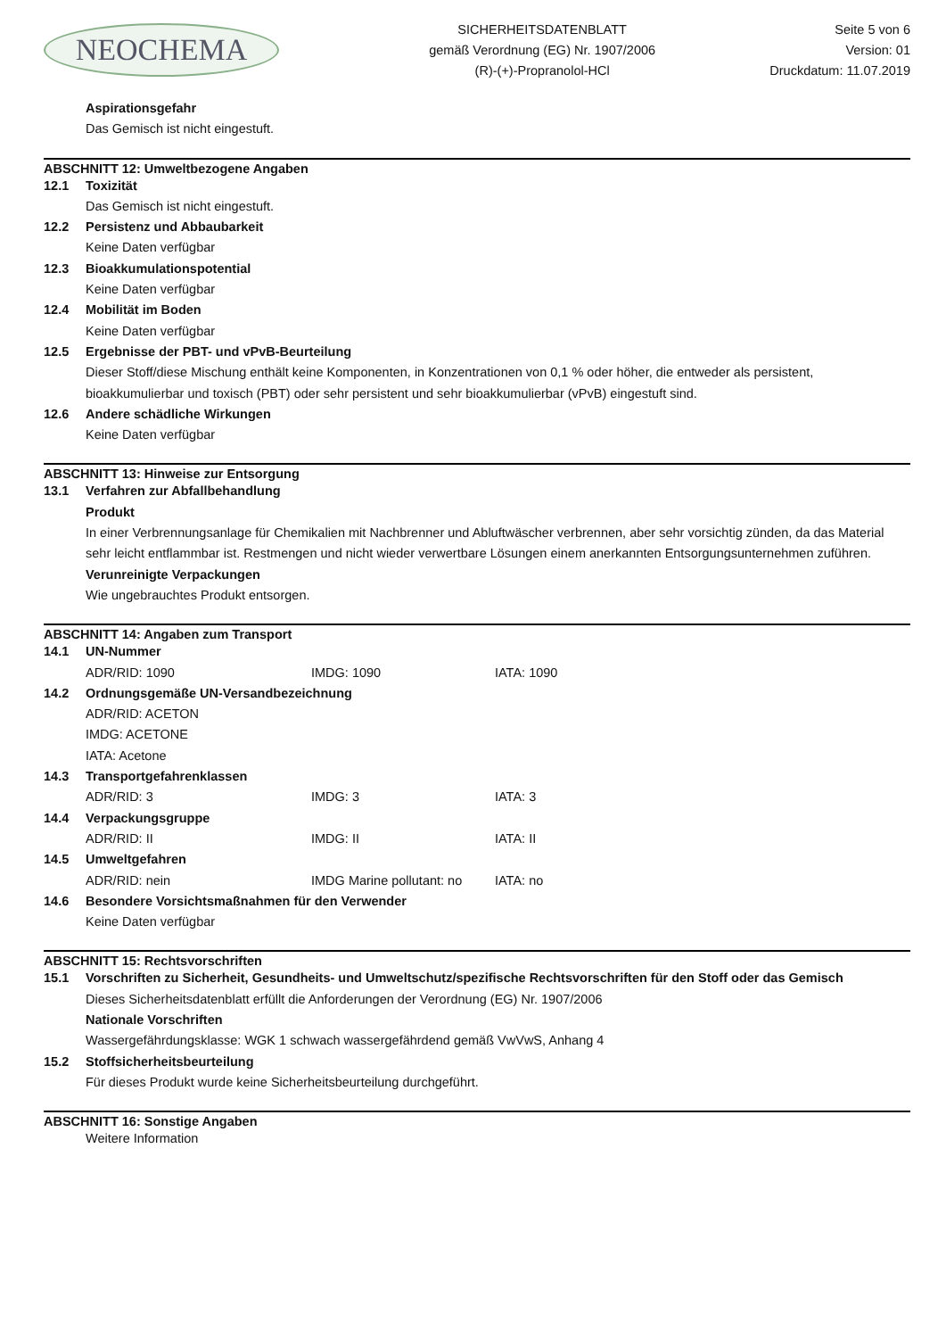NEOCHEMA
SICHERHEITSDATENBLATT
gemäß Verordnung (EG) Nr. 1907/2006
(R)-(+)-Propranolol-HCl
Seite 5 von 6
Version: 01
Druckdatum: 11.07.2019
Aspirationsgefahr
Das Gemisch ist nicht eingestuft.
ABSCHNITT 12: Umweltbezogene Angaben
12.1 Toxizität
Das Gemisch ist nicht eingestuft.
12.2 Persistenz und Abbaubarkeit
Keine Daten verfügbar
12.3 Bioakkumulationspotential
Keine Daten verfügbar
12.4 Mobilität im Boden
Keine Daten verfügbar
12.5 Ergebnisse der PBT- und vPvB-Beurteilung
Dieser Stoff/diese Mischung enthält keine Komponenten, in Konzentrationen von 0,1 % oder höher, die entweder als persistent, bioakkumulierbar und toxisch (PBT) oder sehr persistent und sehr bioakkumulierbar (vPvB) eingestuft sind.
12.6 Andere schädliche Wirkungen
Keine Daten verfügbar
ABSCHNITT 13: Hinweise zur Entsorgung
13.1 Verfahren zur Abfallbehandlung
Produkt
In einer Verbrennungsanlage für Chemikalien mit Nachbrenner und Abluftwäscher verbrennen, aber sehr vorsichtig zünden, da das Material sehr leicht entflammbar ist. Restmengen und nicht wieder verwertbare Lösungen einem anerkannten Entsorgungsunternehmen zuführen.
Verunreinigte Verpackungen
Wie ungebrauchtes Produkt entsorgen.
ABSCHNITT 14: Angaben zum Transport
14.1 UN-Nummer
ADR/RID: 1090 IMDG: 1090 IATA: 1090
14.2 Ordnungsgemäße UN-Versandbezeichnung
ADR/RID: ACETON
IMDG: ACETONE
IATA: Acetone
14.3 Transportgefahrenklassen
ADR/RID: 3 IMDG: 3 IATA: 3
14.4 Verpackungsgruppe
ADR/RID: II IMDG: II IATA: II
14.5 Umweltgefahren
ADR/RID: nein IMDG Marine pollutant: no IATA: no
14.6 Besondere Vorsichtsmaßnahmen für den Verwender
Keine Daten verfügbar
ABSCHNITT 15: Rechtsvorschriften
15.1 Vorschriften zu Sicherheit, Gesundheits- und Umweltschutz/spezifische Rechtsvorschriften für den Stoff oder das Gemisch
Dieses Sicherheitsdatenblatt erfüllt die Anforderungen der Verordnung (EG) Nr. 1907/2006
Nationale Vorschriften
Wassergefährdungsklasse: WGK 1 schwach wassergefährdend gemäß VwVwS, Anhang 4
15.2 Stoffsicherheitsbeurteilung
Für dieses Produkt wurde keine Sicherheitsbeurteilung durchgeführt.
ABSCHNITT 16: Sonstige Angaben
Weitere Information